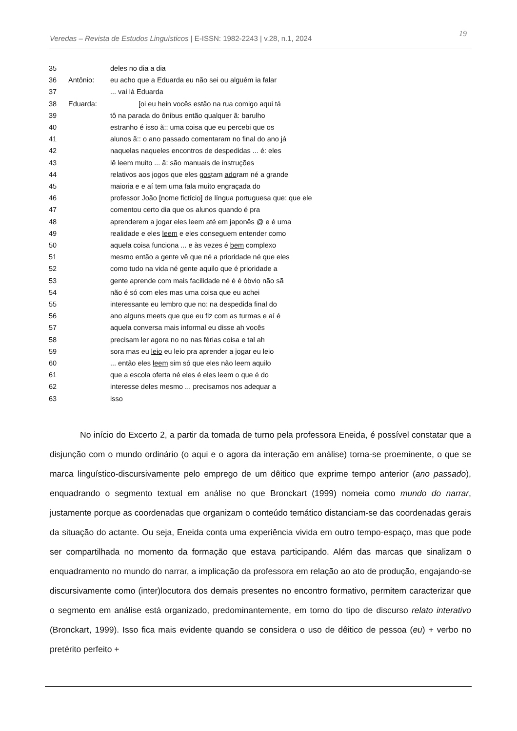Veredas – Revista de Estudos Linguísticos | E-ISSN: 1982-2243 | v.28, n.1, 2024 19
35 deles no dia a dia
36 Antônio: eu acho que a Eduarda eu não sei ou alguém ia falar
37 ... vai lá Eduarda
38 Eduarda: [oi eu hein vocês estão na rua comigo aqui tá
39 tô na parada do ônibus então qualquer ã: barulho
40 estranho é isso ã:: uma coisa que eu percebi que os
41 alunos ã:: o ano passado comentaram no final do ano já
42 naquelas naqueles encontros de despedidas ... é: eles
43 lê leem muito ... ã: são manuais de instruções
44 relativos aos jogos que eles gostam adoram né a grande
45 maioria e e aí tem uma fala muito engraçada do
46 professor João [nome fictício] de língua portuguesa que: que ele
47 comentou certo dia que os alunos quando é pra
48 aprenderem a jogar eles leem até em japonês @ e é uma
49 realidade e eles leem e eles conseguem entender como
50 aquela coisa funciona ... e às vezes é bem complexo
51 mesmo então a gente vê que né a prioridade né que eles
52 como tudo na vida né gente aquilo que é prioridade a
53 gente aprende com mais facilidade né é é óbvio não sã
54 não é só com eles mas uma coisa que eu achei
55 interessante eu lembro que no: na despedida final do
56 ano alguns meets que que eu fiz com as turmas e aí é
57 aquela conversa mais informal eu disse ah vocês
58 precisam ler agora no no nas férias coisa e tal ah
59 sora mas eu leio eu leio pra aprender a jogar eu leio
60 ... então eles leem sim só que eles não leem aquilo
61 que a escola oferta né eles é eles leem o que é do
62 interesse deles mesmo ... precisamos nos adequar a
63 isso
No início do Excerto 2, a partir da tomada de turno pela professora Eneida, é possível constatar que a disjunção com o mundo ordinário (o aqui e o agora da interação em análise) torna-se proeminente, o que se marca linguístico-discursivamente pelo emprego de um dêitico que exprime tempo anterior (ano passado), enquadrando o segmento textual em análise no que Bronckart (1999) nomeia como mundo do narrar, justamente porque as coordenadas que organizam o conteúdo temático distanciam-se das coordenadas gerais da situação do actante. Ou seja, Eneida conta uma experiência vivida em outro tempo-espaço, mas que pode ser compartilhada no momento da formação que estava participando. Além das marcas que sinalizam o enquadramento no mundo do narrar, a implicação da professora em relação ao ato de produção, engajando-se discursivamente como (inter)locutora dos demais presentes no encontro formativo, permitem caracterizar que o segmento em análise está organizado, predominantemente, em torno do tipo de discurso relato interativo (Bronckart, 1999). Isso fica mais evidente quando se considera o uso de dêitico de pessoa (eu) + verbo no pretérito perfeito +